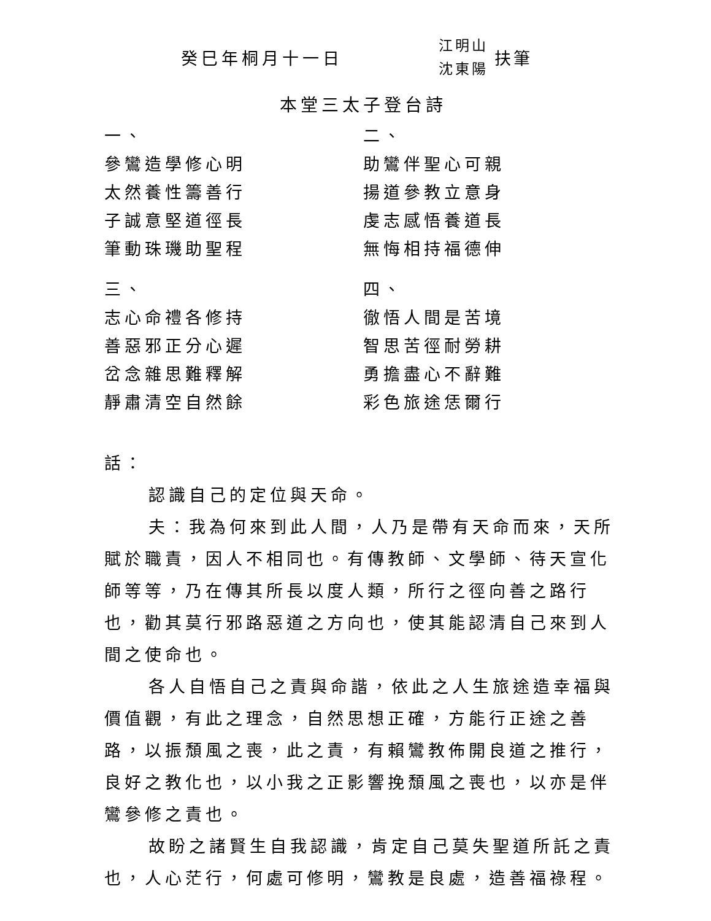癸巳年桐月十一日
江明山
沈東陽
扶筆
本堂三太子登台詩
一、
參鸞造學修心明
太然養性籌善行
子誠意堅道徑長
筆動珠璣助聖程
三、
志心命禮各修持
善惡邪正分心遲
岔念雜思難釋解
靜肅清空自然餘
二、
助鸞伴聖心可親
揚道參教立意身
虔志感悟養道長
無悔相持福德伸
四、
徹悟人間是苦境
智思苦徑耐勞耕
勇擔盡心不辭難
彩色旅途恁爾行
話：
認識自己的定位與天命。
夫：我為何來到此人間，人乃是帶有天命而來，天所賦於職責，因人不相同也。有傳教師、文學師、待天宣化師等等，乃在傳其所長以度人類，所行之徑向善之路行也，勸其莫行邪路惡道之方向也，使其能認清自己來到人間之使命也。
各人自悟自己之責與命諧，依此之人生旅途造幸福與價值觀，有此之理念，自然思想正確，方能行正途之善路，以振頹風之喪，此之責，有賴鸞教佈開良道之推行，良好之教化也，以小我之正影響挽頹風之喪也，以亦是伴鸞參修之責也。
故盼之諸賢生自我認識，肯定自己莫失聖道所託之責也，人心茫行，何處可修明，鸞教是良處，造善福祿程。